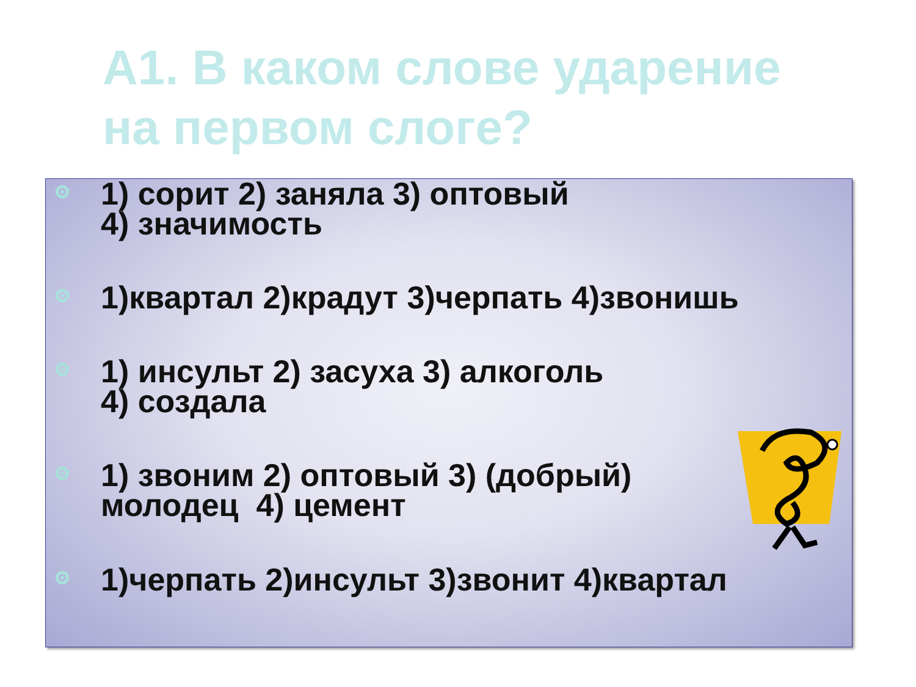А1. В каком слове ударение на первом слоге?
1) сорит 2) заняла 3) оптовый
4) значимость
1)квартал 2)крадут 3)черпать 4)звонишь
1) инсульт 2) засуха 3) алкоголь
4) создала
1) звоним 2) оптовый 3) (добрый) молодец 4) цемент
1)черпать 2)инсульт 3)звонит 4)квартал